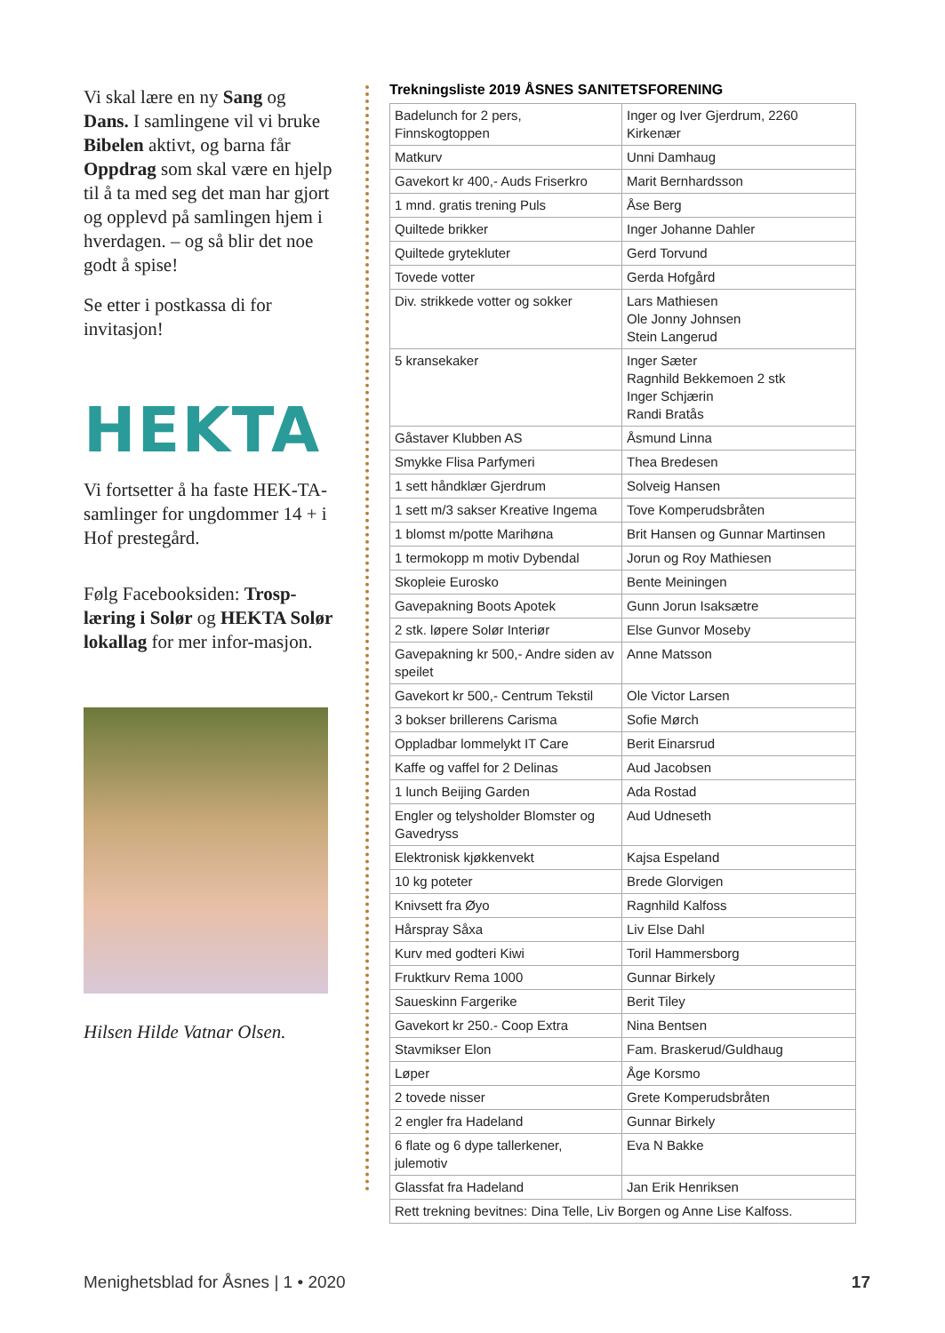Vi skal lære en ny Sang og Dans. I samlingene vil vi bruke Bibelen aktivt, og barna får Oppdrag som skal være en hjelp til å ta med seg det man har gjort og opplevd på samlingen hjem i hverdagen. – og så blir det noe godt å spise!
Se etter i postkassa di for invitasjon!
HEKTA
Vi fortsetter å ha faste HEK-TA-samlinger for ungdommer 14 + i Hof prestegård.
Følg Facebooksiden: Trosp-læring i Solør og HEKTA Solør lokallag for mer infor-masjon.
Hilsen Hilde Vatnar Olsen.
Trekningsliste 2019 ÅSNES SANITETSFORENING
| Badelunch for 2 pers, Finnskogtoppen | Inger og Iver Gjerdrum, 2260 Kirkenær |
| Matkurv | Unni Damhaug |
| Gavekort kr 400,- Auds Friserkro | Marit Bernhardsson |
| 1 mnd. gratis trening Puls | Åse Berg |
| Quiltede brikker | Inger Johanne Dahler |
| Quiltede grytekluter | Gerd Torvund |
| Tovede votter | Gerda Hofgård |
| Div. strikkede votter og sokker | Lars Mathiesen Ole Jonny Johnsen Stein Langerud |
| 5 kransekaker | Inger Sæter Ragnhild Bekkemoen 2 stk Inger Schjærin Randi Bratås |
| Gåstaver Klubben AS | Åsmund Linna |
| Smykke Flisa Parfymeri | Thea Bredesen |
| 1 sett håndklær Gjerdrum | Solveig Hansen |
| 1 sett m/3 sakser Kreative Ingema | Tove Komperudsbråten |
| 1 blomst m/potte Marihøna | Brit Hansen og Gunnar Martinsen |
| 1 termokopp m motiv Dybendal | Jorun og Roy Mathiesen |
| Skopleie Eurosko | Bente Meiningen |
| Gavepakning Boots Apotek | Gunn Jorun Isaksætre |
| 2 stk. løpere Solør Interiør | Else Gunvor Moseby |
| Gavepakning kr 500,- Andre siden av speilet | Anne Matsson |
| Gavekort kr 500,- Centrum Tekstil | Ole Victor Larsen |
| 3 bokser brillerens Carisma | Sofie Mørch |
| Oppladbar lommelykt IT Care | Berit Einarsrud |
| Kaffe og vaffel for 2 Delinas | Aud Jacobsen |
| 1 lunch Beijing Garden | Ada Rostad |
| Engler og telysholder Blomster og Gavedryss | Aud Udneseth |
| Elektronisk kjøkkenvekt | Kajsa Espeland |
| 10 kg poteter | Brede Glorvigen |
| Knivsett fra Øyo | Ragnhild Kalfoss |
| Hårspray Såxa | Liv Else Dahl |
| Kurv med godteri Kiwi | Toril Hammersborg |
| Fruktkurv Rema 1000 | Gunnar Birkely |
| Saueskinn Fargerike | Berit Tiley |
| Gavekort kr 250.- Coop Extra | Nina Bentsen |
| Stavmikser Elon | Fam. Braskerud/Guldhaug |
| Løper | Åge Korsmo |
| 2 tovede nisser | Grete Komperudsbråten |
| 2 engler fra Hadeland | Gunnar Birkely |
| 6 flate og 6 dype tallerkener, julemotiv | Eva N Bakke |
| Glassfat fra Hadeland | Jan Erik Henriksen |
| Rett trekning bevitnes: Dina Telle, Liv Borgen og Anne Lise Kalfoss. | |
Menighetsblad for Åsnes | 1 • 2020 17